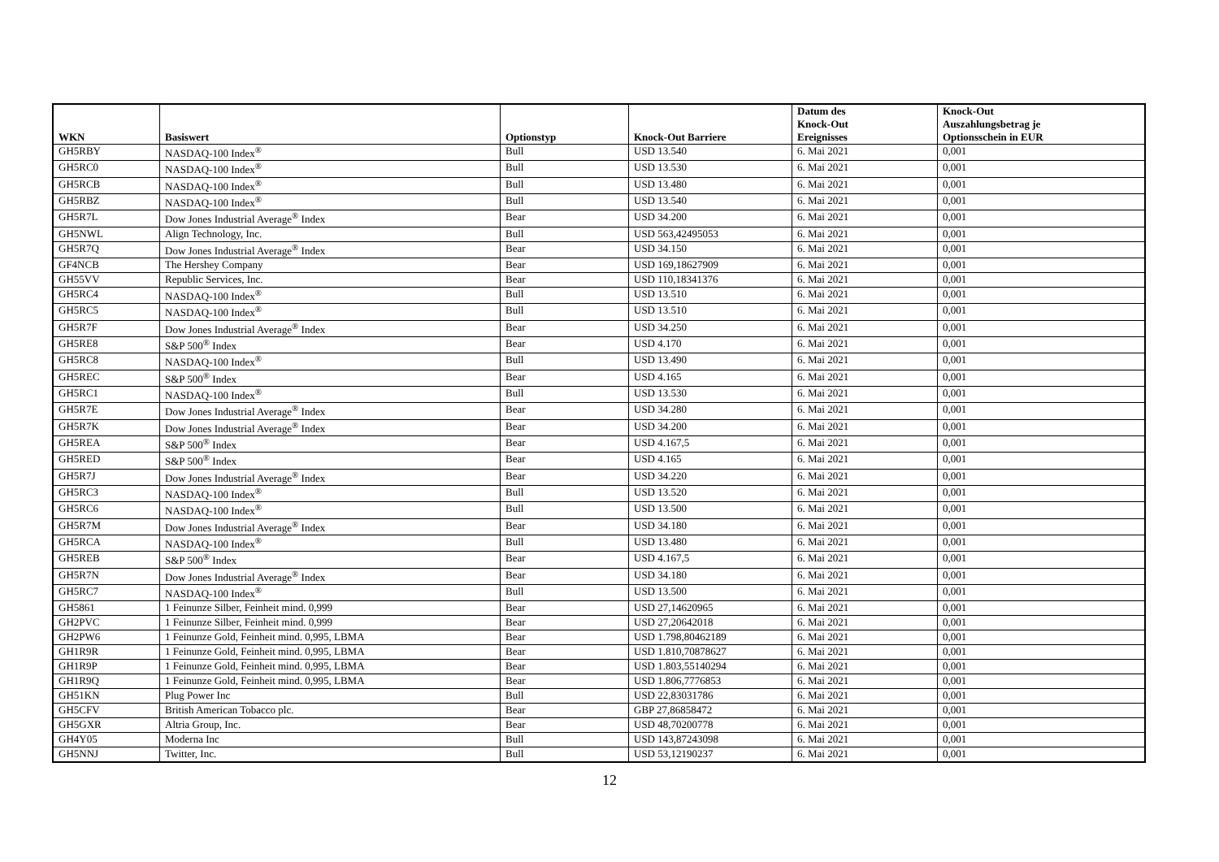| WKN | Basiswert | Optionstyp | Knock-Out Barriere | Datum des Knock-Out Ereignisses | Knock-Out Auszahlungsbetrag je Optionsschein in EUR |
| --- | --- | --- | --- | --- | --- |
| GH5RBY | NASDAQ-100 Index<sup>®</sup> | Bull | USD 13.540 | 6. Mai 2021 | 0,001 |
| GH5RC0 | NASDAQ-100 Index<sup>®</sup> | Bull | USD 13.530 | 6. Mai 2021 | 0,001 |
| GH5RCB | NASDAQ-100 Index<sup>®</sup> | Bull | USD 13.480 | 6. Mai 2021 | 0,001 |
| GH5RBZ | NASDAQ-100 Index<sup>®</sup> | Bull | USD 13.540 | 6. Mai 2021 | 0,001 |
| GH5R7L | Dow Jones Industrial Average<sup>®</sup> Index | Bear | USD 34.200 | 6. Mai 2021 | 0,001 |
| GH5NWL | Align Technology, Inc. | Bull | USD 563,42495053 | 6. Mai 2021 | 0,001 |
| GH5R7Q | Dow Jones Industrial Average<sup>®</sup> Index | Bear | USD 34.150 | 6. Mai 2021 | 0,001 |
| GF4NCB | The Hershey Company | Bear | USD 169,18627909 | 6. Mai 2021 | 0,001 |
| GH55VV | Republic Services, Inc. | Bear | USD 110,18341376 | 6. Mai 2021 | 0,001 |
| GH5RC4 | NASDAQ-100 Index<sup>®</sup> | Bull | USD 13.510 | 6. Mai 2021 | 0,001 |
| GH5RC5 | NASDAQ-100 Index<sup>®</sup> | Bull | USD 13.510 | 6. Mai 2021 | 0,001 |
| GH5R7F | Dow Jones Industrial Average<sup>®</sup> Index | Bear | USD 34.250 | 6. Mai 2021 | 0,001 |
| GH5RE8 | S&P 500<sup>®</sup> Index | Bear | USD 4.170 | 6. Mai 2021 | 0,001 |
| GH5RC8 | NASDAQ-100 Index<sup>®</sup> | Bull | USD 13.490 | 6. Mai 2021 | 0,001 |
| GH5REC | S&P 500<sup>®</sup> Index | Bear | USD 4.165 | 6. Mai 2021 | 0,001 |
| GH5RC1 | NASDAQ-100 Index<sup>®</sup> | Bull | USD 13.530 | 6. Mai 2021 | 0,001 |
| GH5R7E | Dow Jones Industrial Average<sup>®</sup> Index | Bear | USD 34.280 | 6. Mai 2021 | 0,001 |
| GH5R7K | Dow Jones Industrial Average<sup>®</sup> Index | Bear | USD 34.200 | 6. Mai 2021 | 0,001 |
| GH5REA | S&P 500<sup>®</sup> Index | Bear | USD 4.167,5 | 6. Mai 2021 | 0,001 |
| GH5RED | S&P 500<sup>®</sup> Index | Bear | USD 4.165 | 6. Mai 2021 | 0,001 |
| GH5R7J | Dow Jones Industrial Average<sup>®</sup> Index | Bear | USD 34.220 | 6. Mai 2021 | 0,001 |
| GH5RC3 | NASDAQ-100 Index<sup>®</sup> | Bull | USD 13.520 | 6. Mai 2021 | 0,001 |
| GH5RC6 | NASDAQ-100 Index<sup>®</sup> | Bull | USD 13.500 | 6. Mai 2021 | 0,001 |
| GH5R7M | Dow Jones Industrial Average<sup>®</sup> Index | Bear | USD 34.180 | 6. Mai 2021 | 0,001 |
| GH5RCA | NASDAQ-100 Index<sup>®</sup> | Bull | USD 13.480 | 6. Mai 2021 | 0,001 |
| GH5REB | S&P 500<sup>®</sup> Index | Bear | USD 4.167,5 | 6. Mai 2021 | 0,001 |
| GH5R7N | Dow Jones Industrial Average<sup>®</sup> Index | Bear | USD 34.180 | 6. Mai 2021 | 0,001 |
| GH5RC7 | NASDAQ-100 Index<sup>®</sup> | Bull | USD 13.500 | 6. Mai 2021 | 0,001 |
| GH5861 | 1 Feinunze Silber, Feinheit mind. 0,999 | Bear | USD 27,14620965 | 6. Mai 2021 | 0,001 |
| GH2PVC | 1 Feinunze Silber, Feinheit mind. 0,999 | Bear | USD 27,20642018 | 6. Mai 2021 | 0,001 |
| GH2PW6 | 1 Feinunze Gold, Feinheit mind. 0,995, LBMA | Bear | USD 1.798,80462189 | 6. Mai 2021 | 0,001 |
| GH1R9R | 1 Feinunze Gold, Feinheit mind. 0,995, LBMA | Bear | USD 1.810,70878627 | 6. Mai 2021 | 0,001 |
| GH1R9P | 1 Feinunze Gold, Feinheit mind. 0,995, LBMA | Bear | USD 1.803,55140294 | 6. Mai 2021 | 0,001 |
| GH1R9Q | 1 Feinunze Gold, Feinheit mind. 0,995, LBMA | Bear | USD 1.806,7776853 | 6. Mai 2021 | 0,001 |
| GH51KN | Plug Power Inc | Bull | USD 22,83031786 | 6. Mai 2021 | 0,001 |
| GH5CFV | British American Tobacco plc. | Bear | GBP 27,86858472 | 6. Mai 2021 | 0,001 |
| GH5GXR | Altria Group, Inc. | Bear | USD 48,70200778 | 6. Mai 2021 | 0,001 |
| GH4Y05 | Moderna Inc | Bull | USD 143,87243098 | 6. Mai 2021 | 0,001 |
| GH5NNJ | Twitter, Inc. | Bull | USD 53,12190237 | 6. Mai 2021 | 0,001 |
12